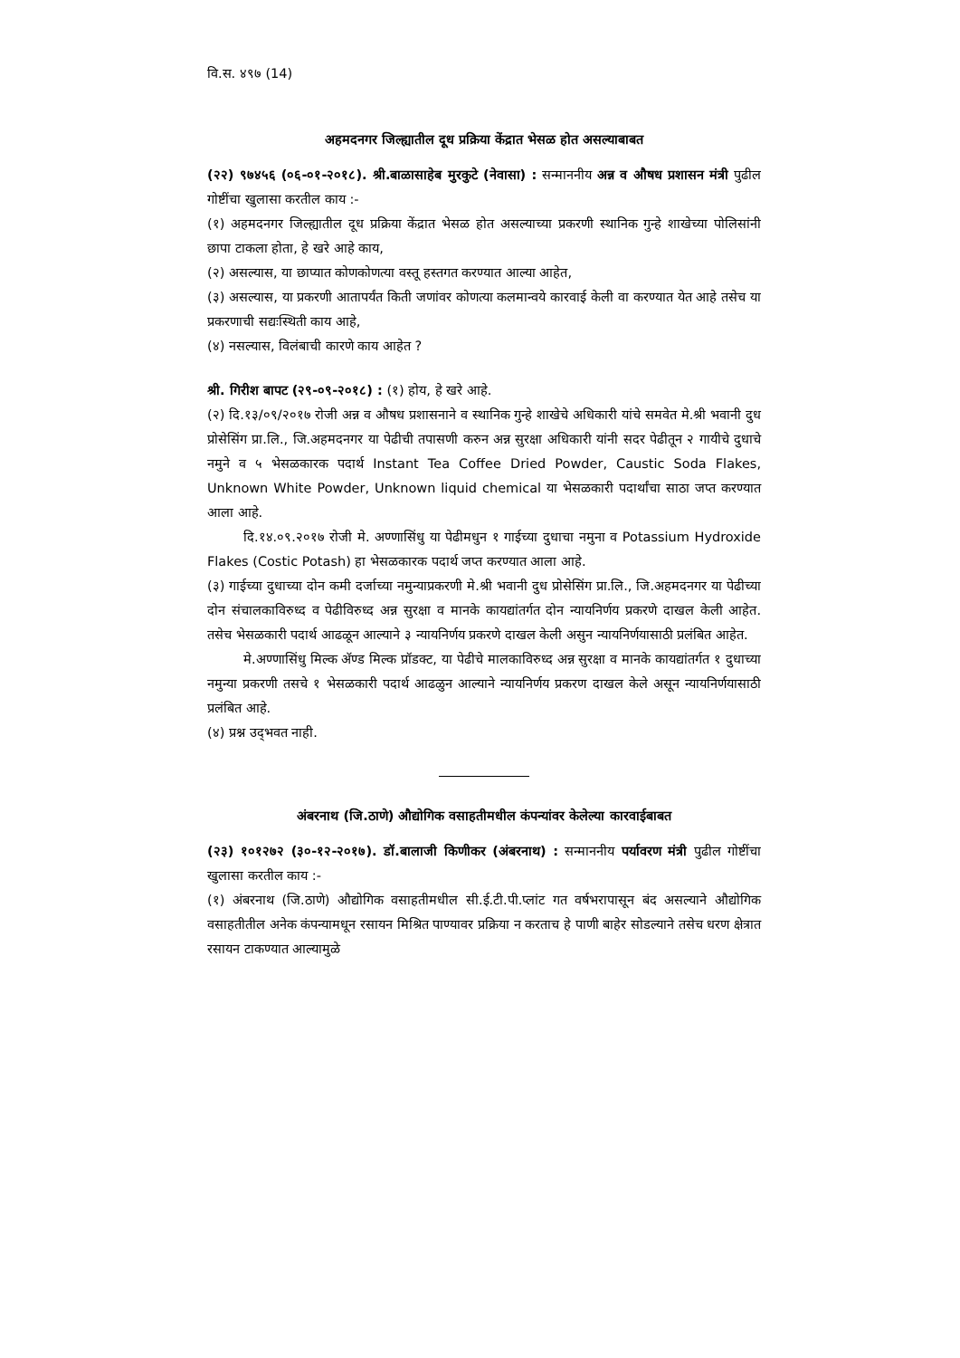वि.स. ४९७ (14)
अहमदनगर जिल्ह्यातील दूध प्रक्रिया केंद्रात भेसळ होत असल्याबाबत
(२२) ९७४५६ (०६-०१-२०१८). श्री.बाळासाहेब मुरकुटे (नेवासा) : सन्माननीय अन्न व औषध प्रशासन मंत्री पुढील गोष्टींचा खुलासा करतील काय :-
(१) अहमदनगर जिल्ह्यातील दूध प्रक्रिया केंद्रात भेसळ होत असल्याच्या प्रकरणी स्थानिक गुन्हे शाखेच्या पोलिसांनी छापा टाकला होता, हे खरे आहे काय,
(२) असल्यास, या छाप्यात कोणकोणत्या वस्तू हस्तगत करण्यात आल्या आहेत,
(३) असल्यास, या प्रकरणी आतापर्यंत किती जणांवर कोणत्या कलमान्वये कारवाई केली वा करण्यात येत आहे तसेच या प्रकरणाची सद्यःस्थिती काय आहे,
(४) नसल्यास, विलंबाची कारणे काय आहेत ?
श्री. गिरीश बापट (२९-०९-२०१८) : (१) होय, हे खरे आहे.
(२) दि.१३/०९/२०१७ रोजी अन्न व औषध प्रशासनाने व स्थानिक गुन्हे शाखेचे अधिकारी यांचे समवेत मे.श्री भवानी दुध प्रोसेसिंग प्रा.लि., जि.अहमदनगर या पेढीची तपासणी करुन अन्न सुरक्षा अधिकारी यांनी सदर पेढीतून २ गायीचे दुधाचे नमुने व ५ भेसळकारक पदार्थ Instant Tea Coffee Dried Powder, Caustic Soda Flakes, Unknown White Powder, Unknown liquid chemical या भेसळकारी पदार्थांचा साठा जप्त करण्यात आला आहे.
दि.१४.०९.२०१७ रोजी मे. अण्णासिंधु या पेढीमधुन १ गाईच्या दुधाचा नमुना व Potassium Hydroxide Flakes (Costic Potash) हा भेसळकारक पदार्थ जप्त करण्यात आला आहे.
(३) गाईच्या दुधाच्या दोन कमी दर्जाच्या नमुन्याप्रकरणी मे.श्री भवानी दुध प्रोसेसिंग प्रा.लि., जि.अहमदनगर या पेढीच्या दोन संचालकाविरुध्द व पेढीविरुध्द अन्न सुरक्षा व मानके कायद्यांतर्गत दोन न्यायनिर्णय प्रकरणे दाखल केली आहेत. तसेच भेसळकारी पदार्थ आढळून आल्याने ३ न्यायनिर्णय प्रकरणे दाखल केली असुन न्यायनिर्णयासाठी प्रलंबित आहेत.
मे.अण्णासिंधु मिल्क अ‍ॅण्ड मिल्क प्रॉडक्ट, या पेढीचे मालकाविरुध्द अन्न सुरक्षा व मानके कायद्यांतर्गत १ दुधाच्या नमुन्या प्रकरणी तसचे १ भेसळकारी पदार्थ आढळुन आल्याने न्यायनिर्णय प्रकरण दाखल केले असून न्यायनिर्णयासाठी प्रलंबित आहे.
(४) प्रश्न उद्‌भवत नाही.
अंबरनाथ (जि.ठाणे) औद्योगिक वसाहतीमधील कंपन्यांवर केलेल्या कारवाईबाबत
(२३) १०१२७२ (३०-१२-२०१७). डॉ.बालाजी किणीकर (अंबरनाथ) : सन्माननीय पर्यावरण मंत्री पुढील गोष्टींचा खुलासा करतील काय :-
(१) अंबरनाथ (जि.ठाणे) औद्योगिक वसाहतीमधील सी.ई.टी.पी.प्लांट गत वर्षभरापासून बंद असल्याने औद्योगिक वसाहतीतील अनेक कंपन्यामधून रसायन मिश्रित पाण्यावर प्रक्रिया न करताच हे पाणी बाहेर सोडल्याने तसेच धरण क्षेत्रात रसायन टाकण्यात आल्यामुळे